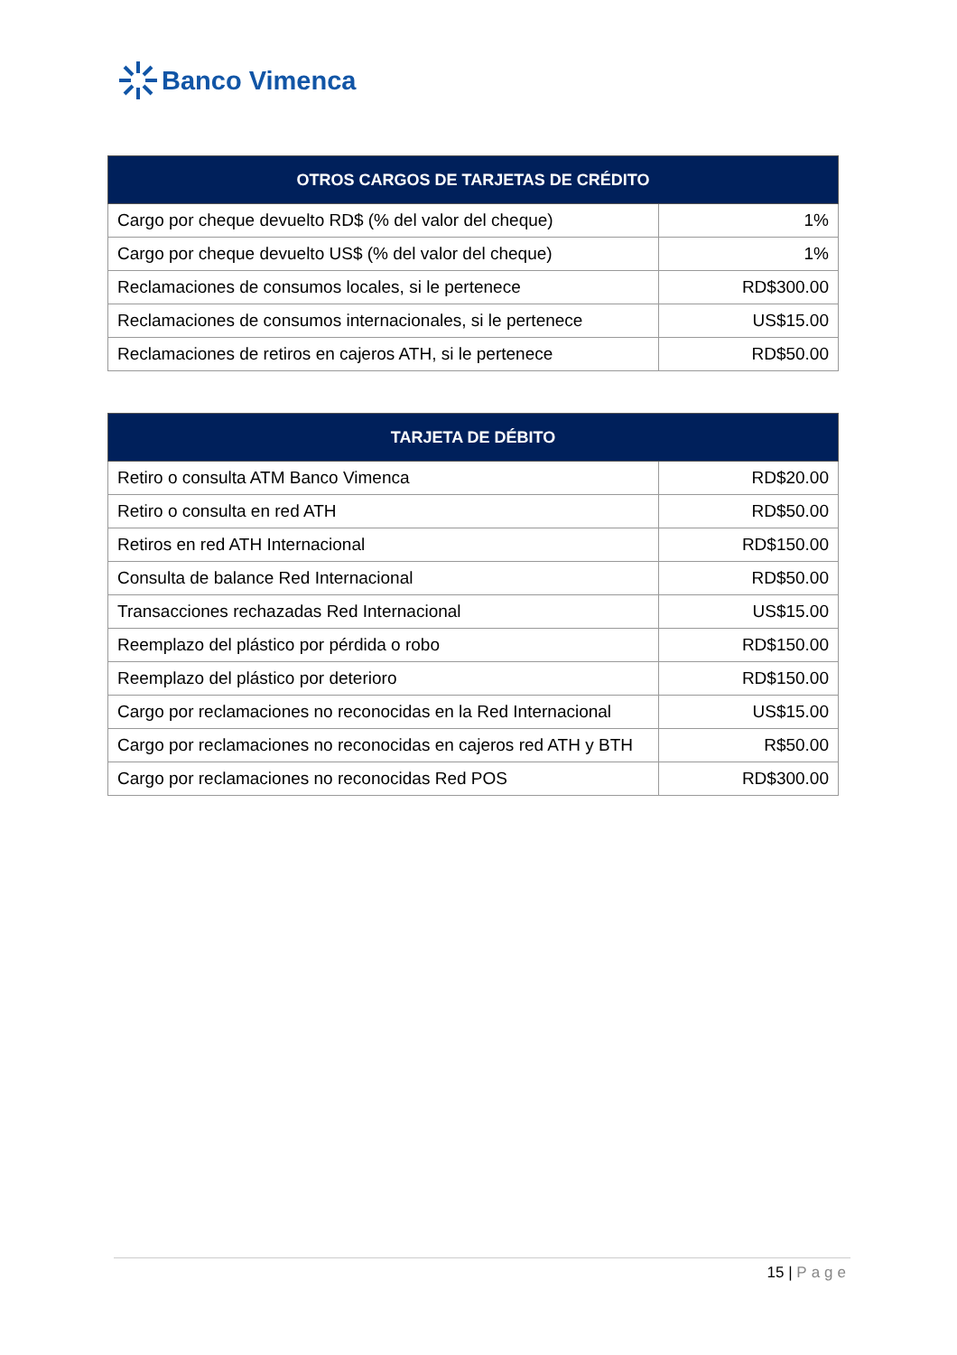Banco Vimenca
| OTROS CARGOS DE TARJETAS DE CRÉDITO | |
| --- | --- |
| Cargo por cheque devuelto RD$ (% del valor del cheque) | 1% |
| Cargo por cheque devuelto US$ (% del valor del cheque) | 1% |
| Reclamaciones de consumos locales, si le pertenece | RD$300.00 |
| Reclamaciones de consumos internacionales, si le pertenece | US$15.00 |
| Reclamaciones de retiros en cajeros ATH, si le pertenece | RD$50.00 |
| TARJETA DE DÉBITO | |
| --- | --- |
| Retiro o consulta ATM Banco Vimenca | RD$20.00 |
| Retiro o consulta en red ATH | RD$50.00 |
| Retiros en red ATH Internacional | RD$150.00 |
| Consulta de balance Red Internacional | RD$50.00 |
| Transacciones rechazadas Red Internacional | US$15.00 |
| Reemplazo del plástico por pérdida o robo | RD$150.00 |
| Reemplazo del plástico por deterioro | RD$150.00 |
| Cargo por reclamaciones no reconocidas en la Red Internacional | US$15.00 |
| Cargo por reclamaciones no reconocidas en cajeros red ATH y BTH | R$50.00 |
| Cargo por reclamaciones no reconocidas Red POS | RD$300.00 |
15 | Page